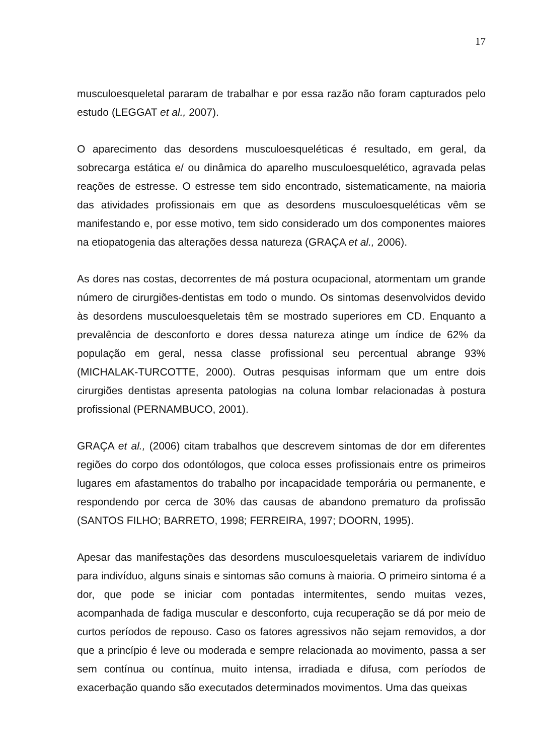17
musculoesqueletal pararam de trabalhar e por essa razão não foram capturados pelo estudo (LEGGAT et al., 2007).
O aparecimento das desordens musculoesqueléticas é resultado, em geral, da sobrecarga estática e/ ou dinâmica do aparelho musculoesquelético, agravada pelas reações de estresse. O estresse tem sido encontrado, sistematicamente, na maioria das atividades profissionais em que as desordens musculoesqueléticas vêm se manifestando e, por esse motivo, tem sido considerado um dos componentes maiores na etiopatogenia das alterações dessa natureza (GRAÇA et al., 2006).
As dores nas costas, decorrentes de má postura ocupacional, atormentam um grande número de cirurgiões-dentistas em todo o mundo. Os sintomas desenvolvidos devido às desordens musculoesqueletais têm se mostrado superiores em CD. Enquanto a prevalência de desconforto e dores dessa natureza atinge um índice de 62% da população em geral, nessa classe profissional seu percentual abrange 93% (MICHALAK-TURCOTTE, 2000). Outras pesquisas informam que um entre dois cirurgiões dentistas apresenta patologias na coluna lombar relacionadas à postura profissional (PERNAMBUCO, 2001).
GRAÇA et al., (2006) citam trabalhos que descrevem sintomas de dor em diferentes regiões do corpo dos odontólogos, que coloca esses profissionais entre os primeiros lugares em afastamentos do trabalho por incapacidade temporária ou permanente, e respondendo por cerca de 30% das causas de abandono prematuro da profissão (SANTOS FILHO; BARRETO, 1998; FERREIRA, 1997; DOORN, 1995).
Apesar das manifestações das desordens musculoesqueletais variarem de indivíduo para indivíduo, alguns sinais e sintomas são comuns à maioria. O primeiro sintoma é a dor, que pode se iniciar com pontadas intermitentes, sendo muitas vezes, acompanhada de fadiga muscular e desconforto, cuja recuperação se dá por meio de curtos períodos de repouso. Caso os fatores agressivos não sejam removidos, a dor que a princípio é leve ou moderada e sempre relacionada ao movimento, passa a ser sem contínua ou contínua, muito intensa, irradiada e difusa, com períodos de exacerbação quando são executados determinados movimentos. Uma das queixas